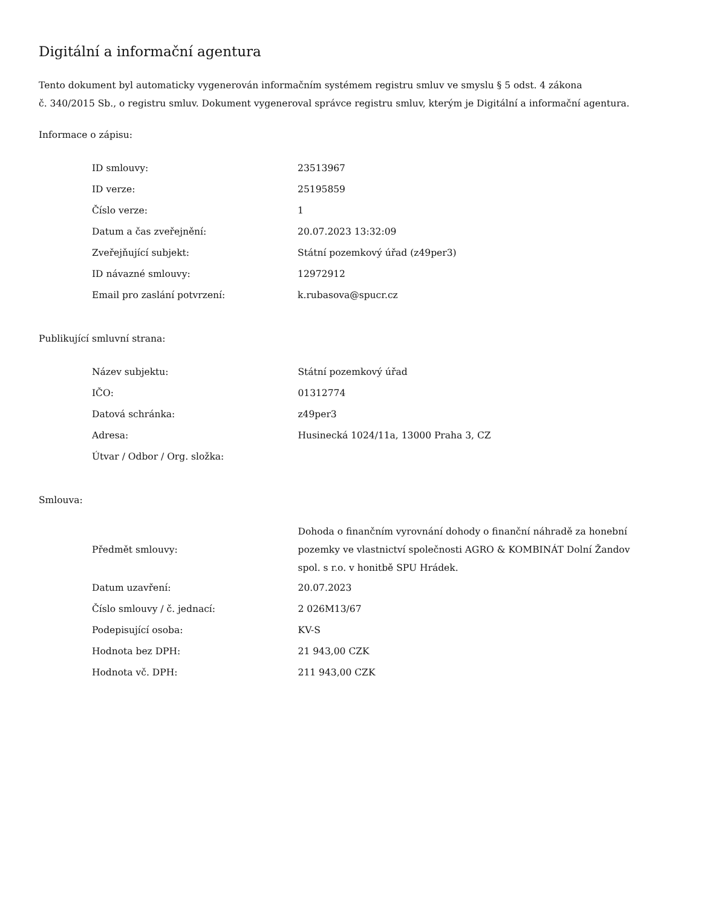Digitální a informační agentura
Tento dokument byl automaticky vygenerován informačním systémem registru smluv ve smyslu § 5 odst. 4 zákona
č. 340/2015 Sb., o registru smluv. Dokument vygeneroval správce registru smluv, kterým je Digitální a informační agentura.
Informace o zápisu:
| ID smlouvy: | 23513967 |
| ID verze: | 25195859 |
| Číslo verze: | 1 |
| Datum a čas zveřejnění: | 20.07.2023 13:32:09 |
| Zveřejňující subjekt: | Státní pozemkový úřad (z49per3) |
| ID návazné smlouvy: | 12972912 |
| Email pro zaslání potvrzení: | k.rubasova@spucr.cz |
Publikující smluvní strana:
| Název subjektu: | Státní pozemkový úřad |
| IČO: | 01312774 |
| Datová schránka: | z49per3 |
| Adresa: | Husinecká 1024/11a, 13000 Praha 3, CZ |
| Útvar / Odbor / Org. složka: | |
Smlouva:
| Předmět smlouvy: | Dohoda o finančním vyrovnání dohody o finanční náhradě za honební pozemky ve vlastnictví společnosti AGRO & KOMBINÁT Dolní Žandov spol. s r.o. v honitbě SPU Hrádek. |
| Datum uzavření: | 20.07.2023 |
| Číslo smlouvy / č. jednací: | 2 026M13/67 |
| Podepisující osoba: | KV-S |
| Hodnota bez DPH: | 21 943,00 CZK |
| Hodnota vč. DPH: | 211 943,00 CZK |